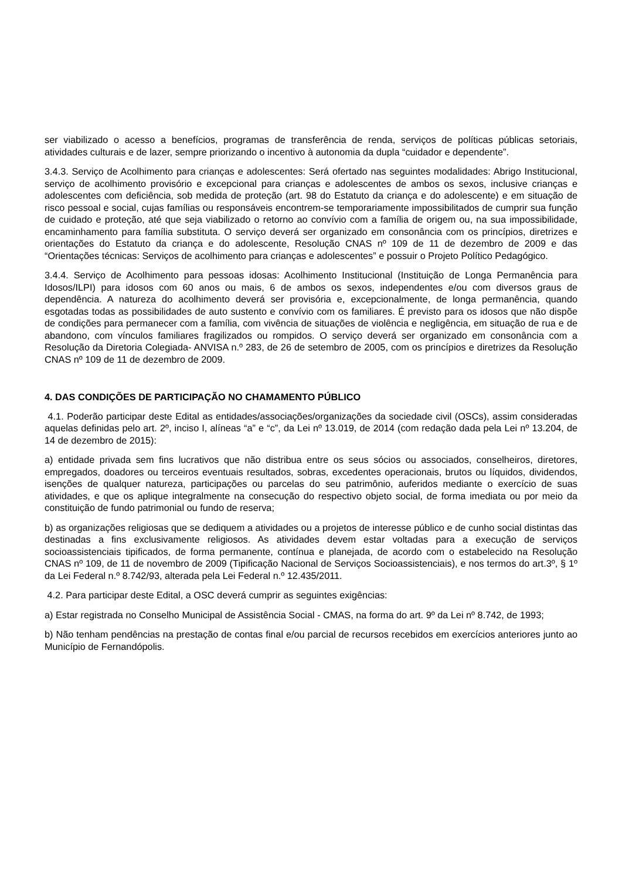ser viabilizado o acesso a benefícios, programas de transferência de renda, serviços de políticas públicas setoriais, atividades culturais e de lazer, sempre priorizando o incentivo à autonomia da dupla “cuidador e dependente”.
3.4.3. Serviço de Acolhimento para crianças e adolescentes: Será ofertado nas seguintes modalidades: Abrigo Institucional, serviço de acolhimento provisório e excepcional para crianças e adolescentes de ambos os sexos, inclusive crianças e adolescentes com deficiência, sob medida de proteção (art. 98 do Estatuto da criança e do adolescente) e em situação de risco pessoal e social, cujas famílias ou responsáveis encontrem-se temporariamente impossibilitados de cumprir sua função de cuidado e proteção, até que seja viabilizado o retorno ao convívio com a família de origem ou, na sua impossibilidade, encaminhamento para família substituta. O serviço deverá ser organizado em consonância com os princípios, diretrizes e orientações do Estatuto da criança e do adolescente, Resolução CNAS nº 109 de 11 de dezembro de 2009 e das “Orientações técnicas: Serviços de acolhimento para crianças e adolescentes” e possuir o Projeto Político Pedagógico.
3.4.4. Serviço de Acolhimento para pessoas idosas: Acolhimento Institucional (Instituição de Longa Permanência para Idosos/ILPI) para idosos com 60 anos ou mais, 6 de ambos os sexos, independentes e/ou com diversos graus de dependência. A natureza do acolhimento deverá ser provisória e, excepcionalmente, de longa permanência, quando esgotadas todas as possibilidades de auto sustento e convívio com os familiares. É previsto para os idosos que não dispõe de condições para permanecer com a família, com vivência de situações de violência e negligência, em situação de rua e de abandono, com vínculos familiares fragilizados ou rompidos. O serviço deverá ser organizado em consonância com a Resolução da Diretoria Colegiada- ANVISA n.º 283, de 26 de setembro de 2005, com os princípios e diretrizes da Resolução CNAS nº 109 de 11 de dezembro de 2009.
4. DAS CONDIÇÕES DE PARTICIPAÇÃO NO CHAMAMENTO PÚBLICO
4.1. Poderão participar deste Edital as entidades/associações/organizações da sociedade civil (OSCs), assim consideradas aquelas definidas pelo art. 2º, inciso I, alíneas “a” e “c”, da Lei nº 13.019, de 2014 (com redação dada pela Lei nº 13.204, de 14 de dezembro de 2015):
a) entidade privada sem fins lucrativos que não distribua entre os seus sócios ou associados, conselheiros, diretores, empregados, doadores ou terceiros eventuais resultados, sobras, excedentes operacionais, brutos ou líquidos, dividendos, isenções de qualquer natureza, participações ou parcelas do seu patrimônio, auferidos mediante o exercício de suas atividades, e que os aplique integralmente na consecução do respectivo objeto social, de forma imediata ou por meio da constituição de fundo patrimonial ou fundo de reserva;
b) as organizações religiosas que se dediquem a atividades ou a projetos de interesse público e de cunho social distintas das destinadas a fins exclusivamente religiosos. As atividades devem estar voltadas para a execução de serviços socioassistenciais tipificados, de forma permanente, contínua e planejada, de acordo com o estabelecido na Resolução CNAS nº 109, de 11 de novembro de 2009 (Tipificação Nacional de Serviços Socioassistenciais), e nos termos do art.3º, § 1º da Lei Federal n.º 8.742/93, alterada pela Lei Federal n.º 12.435/2011.
4.2. Para participar deste Edital, a OSC deverá cumprir as seguintes exigências:
a) Estar registrada no Conselho Municipal de Assistência Social - CMAS, na forma do art. 9º da Lei nº 8.742, de 1993;
b) Não tenham pendências na prestação de contas final e/ou parcial de recursos recebidos em exercícios anteriores junto ao Município de Fernandópolis.